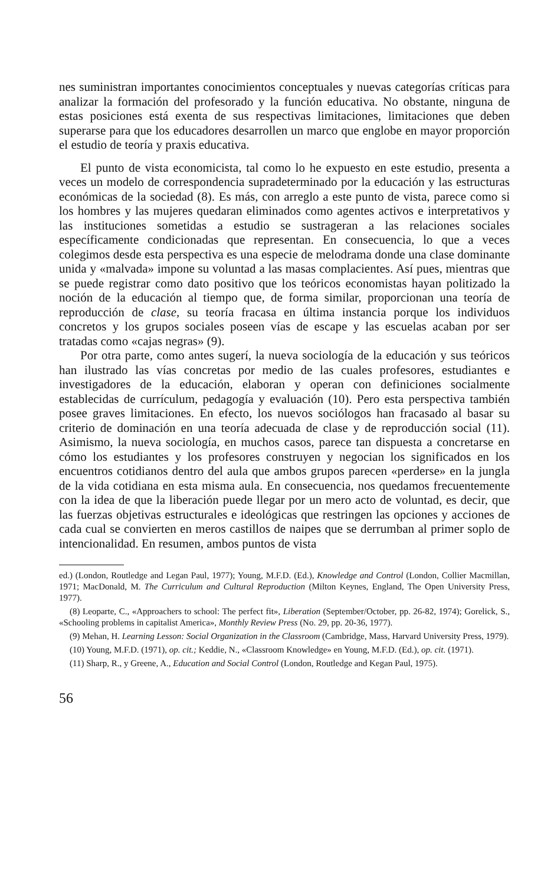nes suministran importantes conocimientos conceptuales y nuevas categorías críticas para analizar la formación del profesorado y la función educativa. No obstante, ninguna de estas posiciones está exenta de sus respectivas limitaciones, limitaciones que deben superarse para que los educadores desarrollen un marco que englobe en mayor proporción el estudio de teoría y praxis educativa.
El punto de vista economicista, tal como lo he expuesto en este estudio, presenta a veces un modelo de correspondencia supradeterminado por la educación y las estructuras económicas de la sociedad (8). Es más, con arreglo a este punto de vista, parece como si los hombres y las mujeres quedaran eliminados como agentes activos e interpretativos y las instituciones sometidas a estudio se sustrageran a las relaciones sociales específicamente condicionadas que representan. En consecuencia, lo que a veces colegimos desde esta perspectiva es una especie de melodrama donde una clase dominante unida y «malvada» impone su voluntad a las masas complacientes. Así pues, mientras que se puede registrar como dato positivo que los teóricos economistas hayan politizado la noción de la educación al tiempo que, de forma similar, proporcionan una teoría de reproducción de clase, su teoría fracasa en última instancia porque los individuos concretos y los grupos sociales poseen vías de escape y las escuelas acaban por ser tratadas como «cajas negras» (9).
Por otra parte, como antes sugerí, la nueva sociología de la educación y sus teóricos han ilustrado las vías concretas por medio de las cuales profesores, estudiantes e investigadores de la educación, elaboran y operan con definiciones socialmente establecidas de currículum, pedagogía y evaluación (10). Pero esta perspectiva también posee graves limitaciones. En efecto, los nuevos sociólogos han fracasado al basar su criterio de dominación en una teoría adecuada de clase y de reproducción social (11). Asimismo, la nueva sociología, en muchos casos, parece tan dispuesta a concretarse en cómo los estudiantes y los profesores construyen y negocian los significados en los encuentros cotidianos dentro del aula que ambos grupos parecen «perderse» en la jungla de la vida cotidiana en esta misma aula. En consecuencia, nos quedamos frecuentemente con la idea de que la liberación puede llegar por un mero acto de voluntad, es decir, que las fuerzas objetivas estructurales e ideológicas que restringen las opciones y acciones de cada cual se convierten en meros castillos de naipes que se derrumban al primer soplo de intencionalidad. En resumen, ambos puntos de vista
ed.) (London, Routledge and Legan Paul, 1977); Young, M.F.D. (Ed.), Knowledge and Control (London, Collier Macmillan, 1971; MacDonald, M. The Curriculum and Cultural Reproduction (Milton Keynes, England, The Open University Press, 1977).
(8) Leoparte, C., «Approachers to school: The perfect fit», Liberation (September/October, pp. 26-82, 1974); Gorelick, S., «Schooling problems in capitalist America», Monthly Review Press (No. 29, pp. 20-36, 1977).
(9) Mehan, H. Learning Lesson: Social Organization in the Classroom (Cambridge, Mass, Harvard University Press, 1979).
(10) Young, M.F.D. (1971), op. cit.; Keddie, N., «Classroom Knowledge» en Young, M.F.D. (Ed.), op. cit. (1971).
(11) Sharp, R., y Greene, A., Education and Social Control (London, Routledge and Kegan Paul, 1975).
56